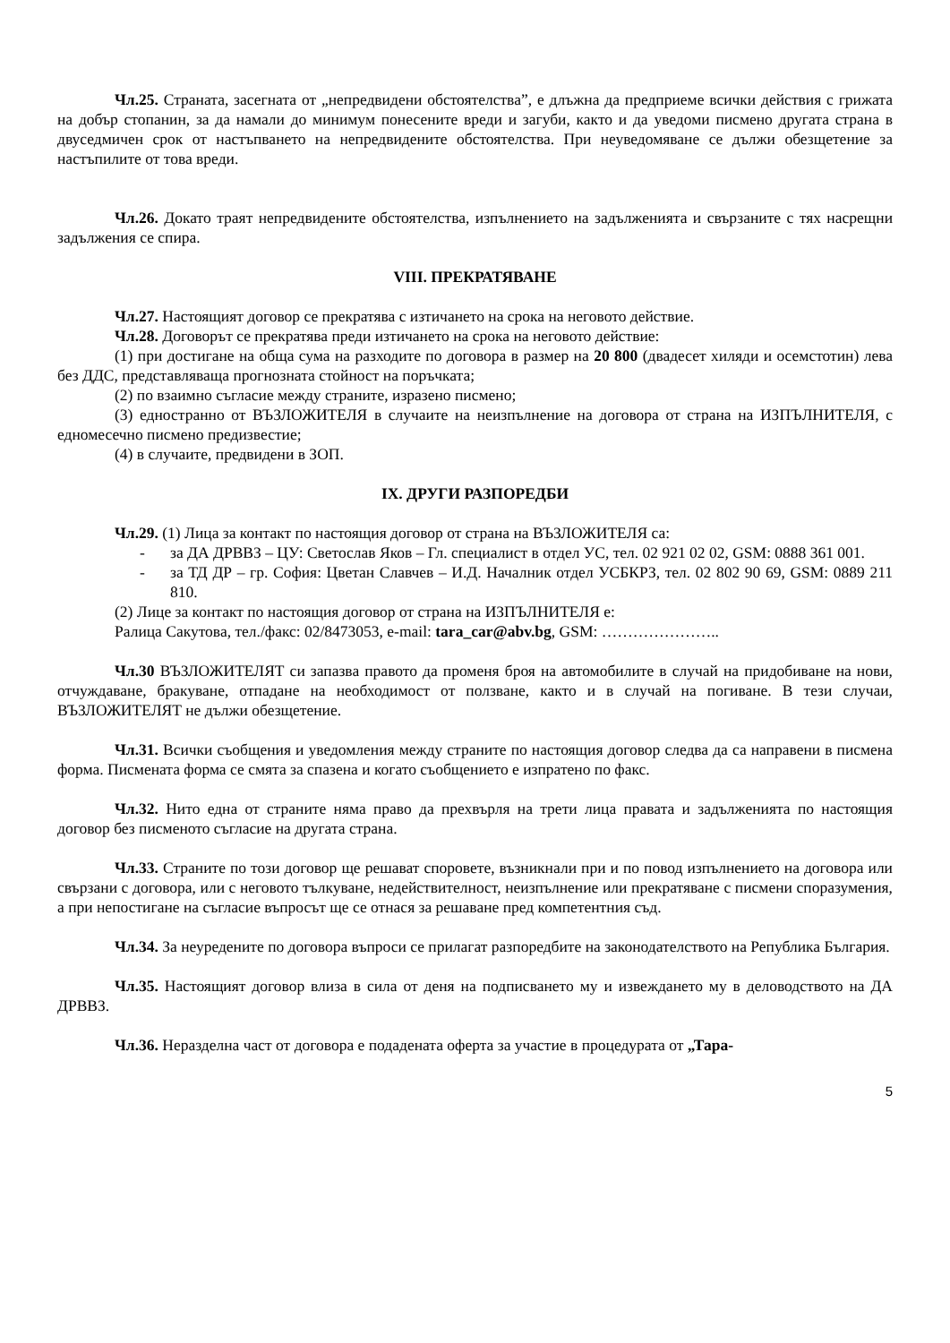Чл.25. Страната, засегната от „непредвидени обстоятелства”, е длъжна да предприеме всички действия с грижата на добър стопанин, за да намали до минимум понесените вреди и загуби, както и да уведоми писмено другата страна в двуседмичен срок от настъпването на непредвидените обстоятелства. При неуведомяване се дължи обезщетение за настъпилите от това вреди.
Чл.26. Докато траят непредвидените обстоятелства, изпълнението на задълженията и свързаните с тях насрещни задължения се спира.
VIII. ПРЕКРАТЯВАНЕ
Чл.27. Настоящият договор се прекратява с изтичането на срока на неговото действие.
Чл.28. Договорът се прекратява преди изтичането на срока на неговото действие:
(1) при достигане на обща сума на разходите по договора в размер на 20 800 (двадесет хиляди и осемстотин) лева без ДДС, представляваща прогнозната стойност на поръчката;
(2) по взаимно съгласие между страните, изразено писмено;
(3) едностранно от ВЪЗЛОЖИТЕЛЯ в случаите на неизпълнение на договора от страна на ИЗПЪЛНИТЕЛЯ, с едномесечно писмено предизвестие;
(4) в случаите, предвидени в ЗОП.
IX. ДРУГИ РАЗПОРЕДБИ
Чл.29. (1) Лица за контакт по настоящия договор от страна на ВЪЗЛОЖИТЕЛЯ са:
- за ДА ДРВВЗ – ЦУ: Светослав Яков – Гл. специалист в отдел УС, тел. 02 921 02 02, GSM: 0888 361 001.
- за ТД ДР – гр. София: Цветан Славчев – И.Д. Началник отдел УСБКРЗ, тел. 02 802 90 69, GSM: 0889 211 810.
(2) Лице за контакт по настоящия договор от страна на ИЗПЪЛНИТЕЛЯ е:
Ралица Сакутова, тел./факс: 02/8473053, e-mail: tara_car@abv.bg, GSM: …………………..
Чл.30 ВЪЗЛОЖИТЕЛЯТ си запазва правото да променя броя на автомобилите в случай на придобиване на нови, отчуждаване, бракуване, отпадане на необходимост от ползване, както и в случай на погиване. В тези случаи, ВЪЗЛОЖИТЕЛЯТ не дължи обезщетение.
Чл.31. Всички съобщения и уведомления между страните по настоящия договор следва да са направени в писмена форма. Писмената форма се смята за спазена и когато съобщението е изпратено по факс.
Чл.32. Нито една от страните няма право да прехвърля на трети лица правата и задълженията по настоящия договор без писменото съгласие на другата страна.
Чл.33. Страните по този договор ще решават споровете, възникнали при и по повод изпълнението на договора или свързани с договора, или с неговото тълкуване, недействителност, неизпълнение или прекратяване с писмени споразумения, а при непостигане на съгласие въпросът ще се отнася за решаване пред компетентния съд.
Чл.34. За неуредените по договора въпроси се прилагат разпоредбите на законодателството на Република България.
Чл.35. Настоящият договор влиза в сила от деня на подписването му и извеждането му в деловодството на ДА ДРВВЗ.
Чл.36. Неразделна част от договора е подадената оферта за участие в процедурата от „Тара-
5